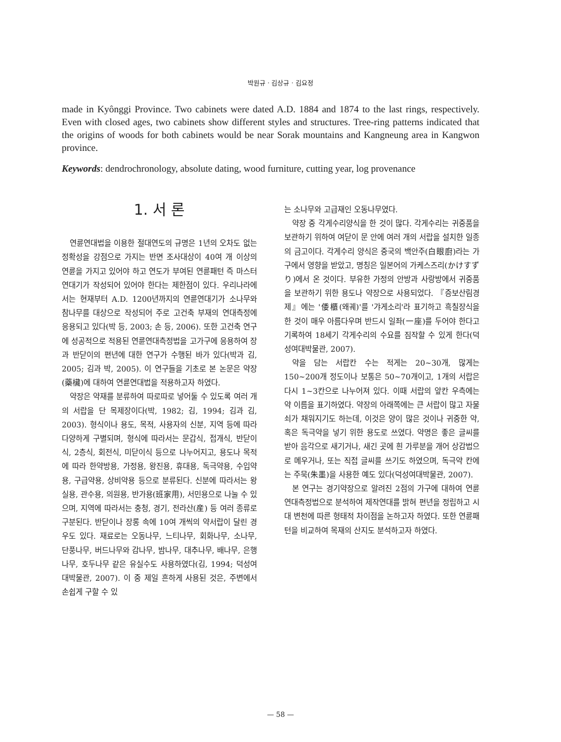박원규 · 김상규 · 김요정
made in Kyônggi Province. Two cabinets were dated A.D. 1884 and 1874 to the last rings, respectively. Even with closed ages, two cabinets show different styles and structures. Tree-ring patterns indicated that the origins of woods for both cabinets would be near Sorak mountains and Kangneung area in Kangwon province.
Keywords: dendrochronology, absolute dating, wood furniture, cutting year, log provenance
1. 서 론
연륜연대법을 이용한 절대연도의 규명은 1년의 오차도 없는 정확성을 강점으로 가지는 반면 조사대상이 40여 개 이상의 연륜을 가지고 있어야 하고 연도가 부여된 연륜패턴 즉 마스터연대기가 작성되어 있어야 한다는 제한점이 있다. 우리나라에서는 현재부터 A.D. 1200년까지의 연륜연대기가 소나무와 참나무를 대상으로 작성되어 주로 고건축 부재의 연대측정에 응용되고 있다(박 등, 2003; 손 등, 2006). 또한 고건축 연구에 성공적으로 적용된 연륜연대측정법을 고가구에 응용하여 장과 반닫이의 편년에 대한 연구가 수행된 바가 있다(박과 김, 2005; 김과 박, 2005). 이 연구들을 기초로 본 논문은 약장(藥欌)에 대하여 연륜연대법을 적용하고자 하였다.
약장은 약재를 분류하여 따로따로 넣어둘 수 있도록 여러 개의 서랍을 단 목제장이다(박, 1982; 김, 1994; 김과 김, 2003). 형식이나 용도, 목적, 사용자의 신분, 지역 등에 따라 다양하게 구별되며, 형식에 따라서는 문갑식, 접개식, 반닫이식, 2층식, 회전식, 미닫이식 등으로 나누어지고, 용도나 목적에 따라 한약방용, 가정용, 왕진용, 휴대용, 독극약용, 수입약용, 구급약용, 상비약용 등으로 분류된다. 신분에 따라서는 왕실용, 관수용, 의원용, 반가용(班家用), 서민용으로 나눌 수 있으며, 지역에 따라서는 충청, 경기, 전라산(産) 등 여러 종류로 구분된다. 반닫이나 장롱 속에 10여 개씩의 약서랍이 달린 경우도 있다. 재료로는 오동나무, 느티나무, 회화나무, 소나무, 단풍나무, 버드나무와 감나무, 밤나무, 대추나무, 배나무, 은행나무, 호두나무 같은 유실수도 사용하였다(김, 1994; 덕성여대박물관, 2007). 이 중 제일 흔하게 사용된 것은, 주변에서 손쉽게 구할 수 있
는 소나무와 고급재인 오동나무였다.
약장 중 각게수리양식을 한 것이 많다. 각게수리는 귀중품을 보관하기 위하여 여닫이 문 안에 여러 개의 서랍을 설치한 일종의 금고이다. 각게수리 양식은 중국의 백안주(白眼廚)라는 가구에서 영향을 받았고, 명칭은 일본어의 가케스즈리(かけすずり)에서 온 것이다. 부유한 가정의 안방과 사랑방에서 귀중품을 보관하기 위한 용도나 약장으로 사용되었다. 『증보산림경제』에는 '倭櫃(왜궤)'를 '갸게소리'라 표기하고 흑칠장식을 한 것이 매우 아름다우며 반드시 일좌(一座)를 두어야 한다고 기록하여 18세기 각게수리의 수요를 짐작할 수 있게 한다(덕성여대박물관, 2007).
약을 담는 서랍칸 수는 적게는 20~30개, 많게는 150~200개 정도이나 보통은 50~70개이고, 1개의 서랍은 다시 1~3칸으로 나누어져 있다. 이때 서랍의 앞칸 우측에는 약 이름을 표기하였다. 약장의 아래쪽에는 큰 서랍이 많고 자물쇠가 채워지기도 하는데, 이것은 양이 많은 것이나 귀중한 약, 혹은 독극약을 넣기 위한 용도로 쓰였다. 약명은 좋은 글씨를 받아 음각으로 새기거나, 새긴 곳에 흰 가루분을 개어 상감법으로 메우거나, 또는 직접 글씨를 쓰기도 하였으며, 독극약 칸에는 주묵(朱墨)을 사용한 예도 있다(덕성여대박물관, 2007).
본 연구는 경기약장으로 알려진 2점의 가구에 대하여 연륜연대측정법으로 분석하여 제작연대를 밝혀 편년을 정립하고 시대 변천에 따른 형태적 차이점을 논하고자 하였다. 또한 연륜패턴을 비교하여 목재의 산지도 분석하고자 하였다.
— 58 —